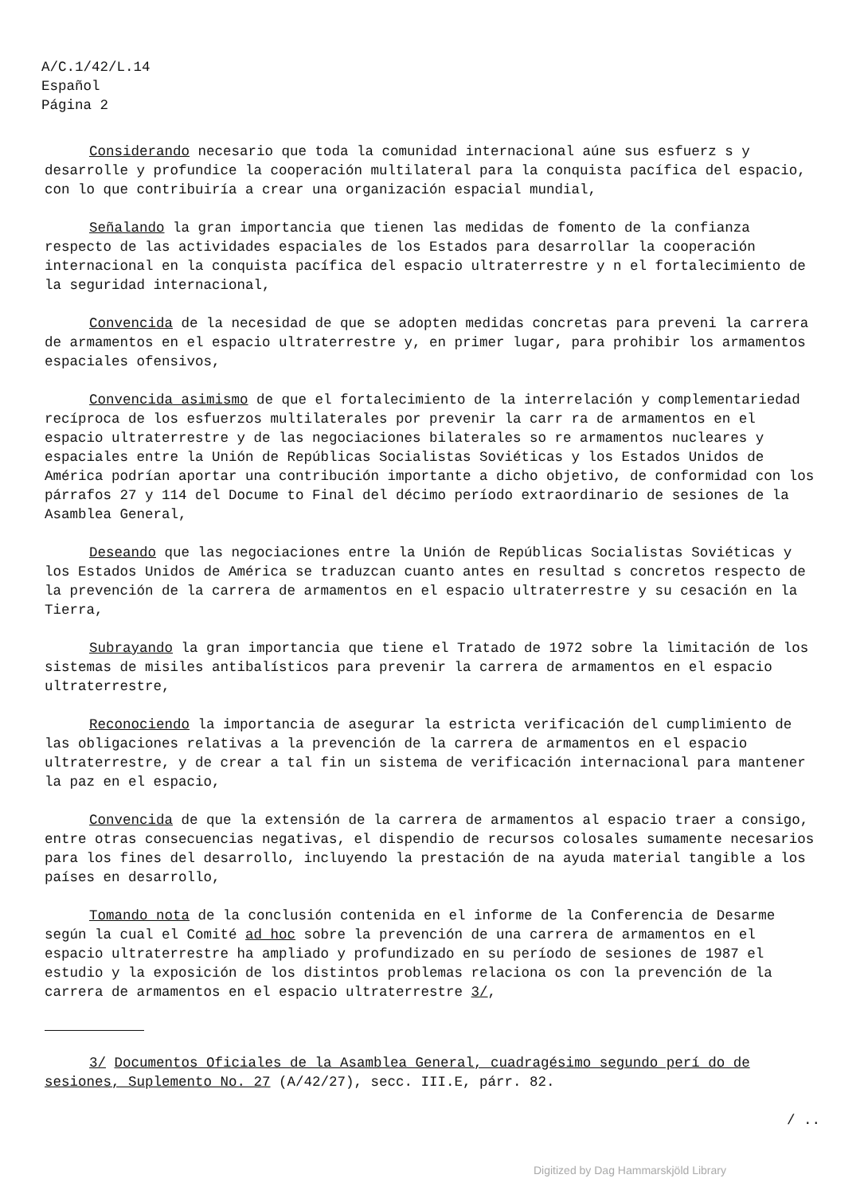A/C.1/42/L.14
Español
Página 2
Considerando necesario que toda la comunidad internacional aúne sus esfuerz s y desarrolle y profundice la cooperación multilateral para la conquista pacífica del espacio, con lo que contribuiría a crear una organización espacial mundial,
Señalando la gran importancia que tienen las medidas de fomento de la confianza respecto de las actividades espaciales de los Estados para desarrollar la cooperación internacional en la conquista pacífica del espacio ultraterrestre y n el fortalecimiento de la seguridad internacional,
Convencida de la necesidad de que se adopten medidas concretas para preveni la carrera de armamentos en el espacio ultraterrestre y, en primer lugar, para prohibir los armamentos espaciales ofensivos,
Convencida asimismo de que el fortalecimiento de la interrelación y complementariedad recíproca de los esfuerzos multilaterales por prevenir la carr ra de armamentos en el espacio ultraterrestre y de las negociaciones bilaterales so re armamentos nucleares y espaciales entre la Unión de Repúblicas Socialistas Soviéticas y los Estados Unidos de América podrían aportar una contribución importante a dicho objetivo, de conformidad con los párrafos 27 y 114 del Docume to Final del décimo período extraordinario de sesiones de la Asamblea General,
Deseando que las negociaciones entre la Unión de Repúblicas Socialistas Soviéticas y los Estados Unidos de América se traduzcan cuanto antes en resultad s concretos respecto de la prevención de la carrera de armamentos en el espacio ultraterrestre y su cesación en la Tierra,
Subrayando la gran importancia que tiene el Tratado de 1972 sobre la limitación de los sistemas de misiles antibalísticos para prevenir la carrera de armamentos en el espacio ultraterrestre,
Reconociendo la importancia de asegurar la estricta verificación del cumplimiento de las obligaciones relativas a la prevención de la carrera de armamentos en el espacio ultraterrestre, y de crear a tal fin un sistema de verificación internacional para mantener la paz en el espacio,
Convencida de que la extensión de la carrera de armamentos al espacio traer a consigo, entre otras consecuencias negativas, el dispendio de recursos colosales sumamente necesarios para los fines del desarrollo, incluyendo la prestación de na ayuda material tangible a los países en desarrollo,
Tomando nota de la conclusión contenida en el informe de la Conferencia de Desarme según la cual el Comité ad hoc sobre la prevención de una carrera de armamentos en el espacio ultraterrestre ha ampliado y profundizado en su período de sesiones de 1987 el estudio y la exposición de los distintos problemas relaciona os con la prevención de la carrera de armamentos en el espacio ultraterrestre 3/,
3/ Documentos Oficiales de la Asamblea General, cuadragésimo segundo perí do de sesiones, Suplemento No. 27 (A/42/27), secc. III.E, párr. 82.
/ ..
Digitized by Dag Hammarskjöld Library